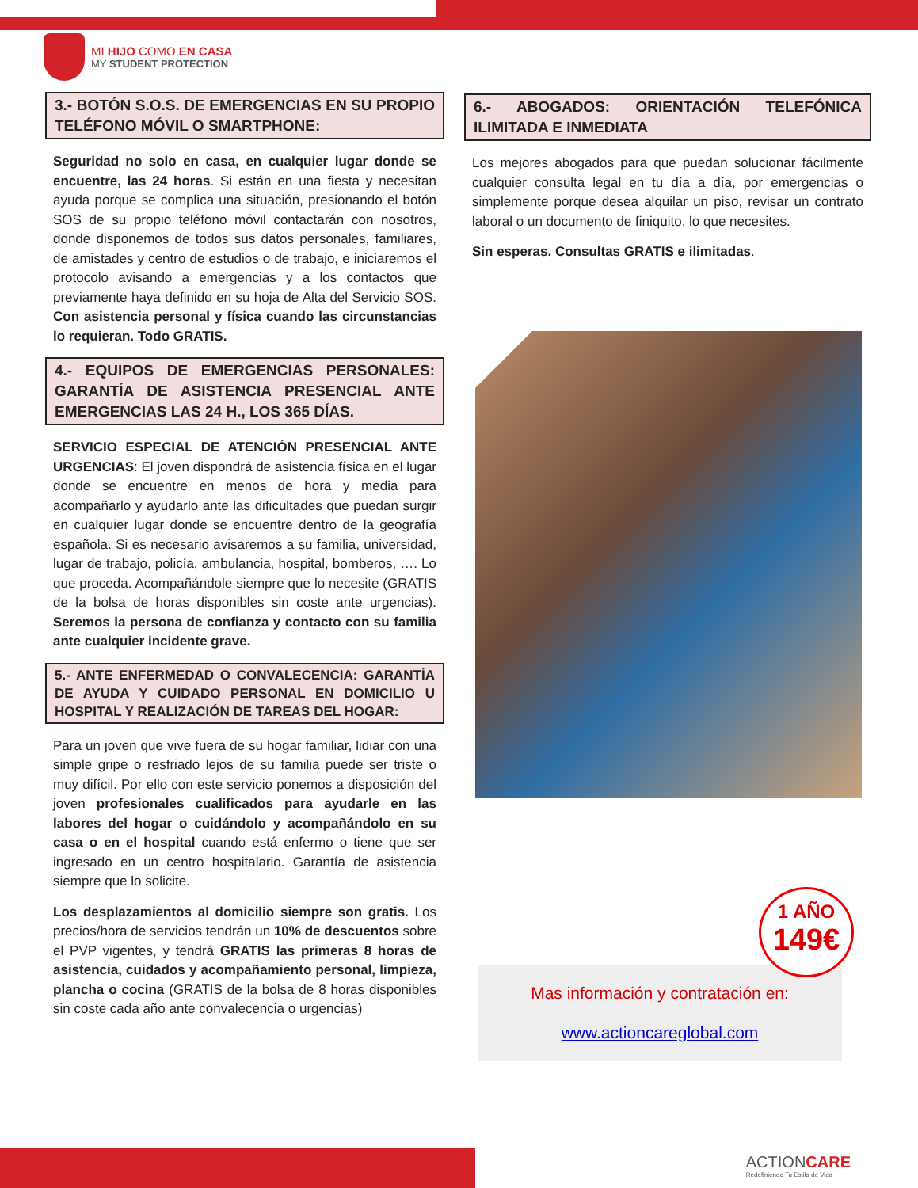MI HIJO COMO EN CASA
MY STUDENT PROTECTION
3.- BOTÓN S.O.S. DE EMERGENCIAS EN SU PROPIO TELÉFONO MÓVIL O SMARTPHONE:
Seguridad no solo en casa, en cualquier lugar donde se encuentre, las 24 horas. Si están en una fiesta y necesitan ayuda porque se complica una situación, presionando el botón SOS de su propio teléfono móvil contactarán con nosotros, donde disponemos de todos sus datos personales, familiares, de amistades y centro de estudios o de trabajo, e iniciaremos el protocolo avisando a emergencias y a los contactos que previamente haya definido en su hoja de Alta del Servicio SOS. Con asistencia personal y física cuando las circunstancias lo requieran. Todo GRATIS.
4.- EQUIPOS DE EMERGENCIAS PERSONALES: GARANTÍA DE ASISTENCIA PRESENCIAL ANTE EMERGENCIAS LAS 24 H., LOS 365 DÍAS.
SERVICIO ESPECIAL DE ATENCIÓN PRESENCIAL ANTE URGENCIAS: El joven dispondrá de asistencia física en el lugar donde se encuentre en menos de hora y media para acompañarlo y ayudarlo ante las dificultades que puedan surgir en cualquier lugar donde se encuentre dentro de la geografía española. Si es necesario avisaremos a su familia, universidad, lugar de trabajo, policía, ambulancia, hospital, bomberos, …. Lo que proceda. Acompañándole siempre que lo necesite (GRATIS de la bolsa de horas disponibles sin coste ante urgencias). Seremos la persona de confianza y contacto con su familia ante cualquier incidente grave.
5.- ANTE ENFERMEDAD O CONVALECENCIA: GARANTÍA DE AYUDA Y CUIDADO PERSONAL EN DOMICILIO U HOSPITAL Y REALIZACIÓN DE TAREAS DEL HOGAR:
Para un joven que vive fuera de su hogar familiar, lidiar con una simple gripe o resfriado lejos de su familia puede ser triste o muy difícil. Por ello con este servicio ponemos a disposición del joven profesionales cualificados para ayudarle en las labores del hogar o cuidándolo y acompañándolo en su casa o en el hospital cuando está enfermo o tiene que ser ingresado en un centro hospitalario. Garantía de asistencia siempre que lo solicite.
Los desplazamientos al domicilio siempre son gratis. Los precios/hora de servicios tendrán un 10% de descuentos sobre el PVP vigentes, y tendrá GRATIS las primeras 8 horas de asistencia, cuidados y acompañamiento personal, limpieza, plancha o cocina (GRATIS de la bolsa de 8 horas disponibles sin coste cada año ante convalecencia o urgencias)
6.- ABOGADOS: ORIENTACIÓN TELEFÓNICA ILIMITADA E INMEDIATA
Los mejores abogados para que puedan solucionar fácilmente cualquier consulta legal en tu día a día, por emergencias o simplemente porque desea alquilar un piso, revisar un contrato laboral o un documento de finiquito, lo que necesites.
Sin esperas. Consultas GRATIS e ilimitadas.
Mas información y contratación en:
www.actioncareglobal.com
1 AÑO
149€
ACTIONCARE
Redefiniendo Tu Estilo de Vida